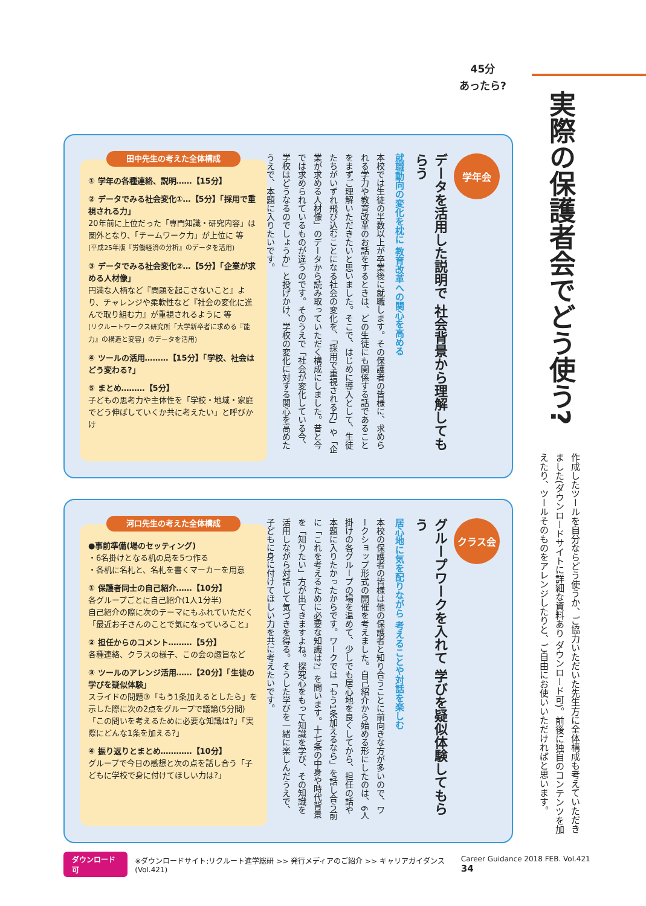45分
あったら?
実際の保護者会でどう使う?
作成したツールを自分ならどう使うか、ご協力いただいた先生方に全体構成も考えていただきました(ダウンロードサイトに詳細な資料あり ダウンロード可)。前後に独自のコンテンツを加えたり、ツールそのものをアレンジしたりと、ご自由にお使いいただければと思います。
学年会
データを活用した説明で 社会背景から理解してもらう
就職動向の変化を枕に 教育改革への関心を高める
本校では生徒の半数以上が卒業後に就職します。その保護者の皆様に、求められる学力や教育改革のお話をするときは、どの生徒にも関係する話であることをまずご理解いただきたいと思いました。そこで、はじめに導入として、生徒たちがいずれ飛び込むことになる社会の変化を、「採用で重視される力」や「企業が求める人材像」のデータから読み取っていただく構成にしました。昔と今では求められているものが違うのです。そのうえで「社会が変化している今、学校はどうなるのでしょうか」と投げかけ、学校の変化に対する関心を高めたうえで、本題に入りたいです。
田中先生の考えた全体構成
① 学年の各種連絡、説明……【15分】
② データでみる社会変化①…【5分】「採用で重視される力」
20年前に上位だった「専門知識・研究内容」は圏外となり、「チームワーク力」が上位に 等
(平成25年版『労働経済の分析』のデータを活用)
③ データでみる社会変化②…【5分】「企業が求める人材像」
円満な人柄など『問題を起こさないこと』より、チャレンジや柔軟性など『社会の変化に進んで取り組む力』が重視されるように 等
(リクルートワークス研究所「大学新卒者に求める『能力』の構造と変容」のデータを活用)
④ ツールの活用………【15分】「学校、社会はどう変わる?」
⑤ まとめ………【5分】
子どもの思考力や主体性を「学校・地域・家庭でどう伸ばしていくか共に考えたい」と呼びかけ
クラス会
グループワークを入れて 学びを疑似体験してもらう
居心地に気を配りながら 考えることや対話を楽しむ
本校の保護者の皆様は他の保護者と知り合うことに前向きな方が多いので、ワークショップ形式の開催を考えました。自己紹介から始める形にしたのは、6人掛けの各グループの場を温めて、少しでも居心地を良くしてから、担任の話や本題に入りたかったからです。ワークでは「もう1条加えるなら」を話し合う前に「これを考えるために必要な知識は?」を問います。十七条の中身や時代背景を「知りたい」方が出てきますよね。探究心をもって知識を学び、その知識を活用しながら対話して気づきを得る。そうした学びを一緒に楽しんだうえで、子どもに身に付けてほしい力を共に考えたいです。
河口先生の考えた全体構成
●事前準備(場のセッティング)
・6名掛けとなる机の島を5つ作る
・各机に名札と、名札を書くマーカーを用意
① 保護者同士の自己紹介……【10分】
各グループごとに自己紹介(1人1分半)
自己紹介の際に次のテーマにもふれていただく「最近お子さんのことで気になっていること」
② 担任からのコメント………【5分】
各種連絡、クラスの様子、この会の趣旨など
③ ツールのアレンジ活用……【20分】「生徒の学びを疑似体験」
スライドの問題③「もう1条加えるとしたら」を示した際に次の2点をグループで議論(5分間)「この問いを考えるために必要な知識は?」「実際にどんな1条を加える?」
④ 振り返りとまとめ…………【10分】
グループで今日の感想と次の点を話し合う「子どもに学校で身に付けてほしい力は?」
ダウンロード可 ※ダウンロードサイト:リクルート進学総研 >> 発行メディアのご紹介 >> キャリアガイダンス(Vol.421) Career Guidance 2018 FEB. Vol.421 34